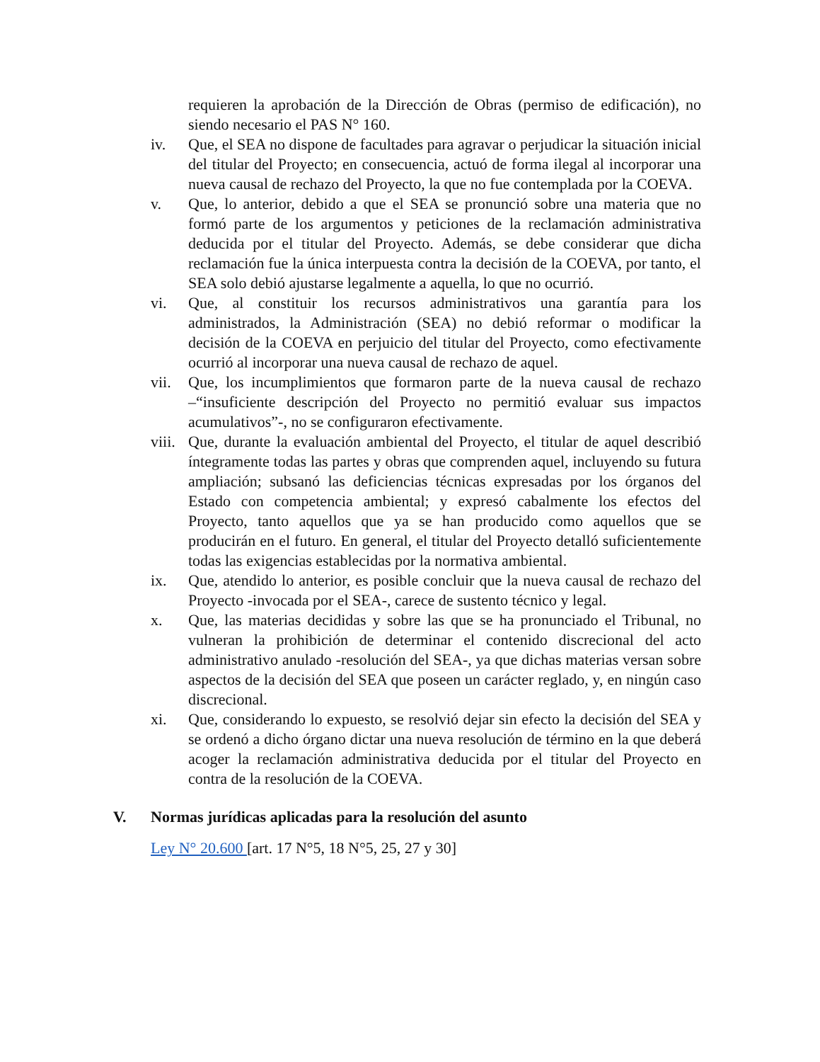requieren la aprobación de la Dirección de Obras (permiso de edificación), no siendo necesario el PAS N° 160.
iv. Que, el SEA no dispone de facultades para agravar o perjudicar la situación inicial del titular del Proyecto; en consecuencia, actuó de forma ilegal al incorporar una nueva causal de rechazo del Proyecto, la que no fue contemplada por la COEVA.
v. Que, lo anterior, debido a que el SEA se pronunció sobre una materia que no formó parte de los argumentos y peticiones de la reclamación administrativa deducida por el titular del Proyecto. Además, se debe considerar que dicha reclamación fue la única interpuesta contra la decisión de la COEVA, por tanto, el SEA solo debió ajustarse legalmente a aquella, lo que no ocurrió.
vi. Que, al constituir los recursos administrativos una garantía para los administrados, la Administración (SEA) no debió reformar o modificar la decisión de la COEVA en perjuicio del titular del Proyecto, como efectivamente ocurrió al incorporar una nueva causal de rechazo de aquel.
vii. Que, los incumplimientos que formaron parte de la nueva causal de rechazo –“insuficiente descripción del Proyecto no permitió evaluar sus impactos acumulativos”-, no se configuraron efectivamente.
viii.
Que, durante la evaluación ambiental del Proyecto, el titular de aquel describió íntegramente todas las partes y obras que comprenden aquel, incluyendo su futura ampliación; subsanó las deficiencias técnicas expresadas por los órganos del Estado con competencia ambiental; y expresó cabalmente los efectos del Proyecto, tanto aquellos que ya se han producido como aquellos que se producirán en el futuro. En general, el titular del Proyecto detalló suficientemente todas las exigencias establecidas por la normativa ambiental.
ix. Que, atendido lo anterior, es posible concluir que la nueva causal de rechazo del Proyecto -invocada por el SEA-, carece de sustento técnico y legal.
x. Que, las materias decididas y sobre las que se ha pronunciado el Tribunal, no vulneran la prohibición de determinar el contenido discrecional del acto administrativo anulado -resolución del SEA-, ya que dichas materias versan sobre aspectos de la decisión del SEA que poseen un carácter reglado, y, en ningún caso discrecional.
xi. Que, considerando lo expuesto, se resolvió dejar sin efecto la decisión del SEA y se ordenó a dicho órgano dictar una nueva resolución de término en la que deberá acoger la reclamación administrativa deducida por el titular del Proyecto en contra de la resolución de la COEVA.
V. Normas jurídicas aplicadas para la resolución del asunto
Ley N° 20.600 [art. 17 N°5, 18 N°5, 25, 27 y 30]